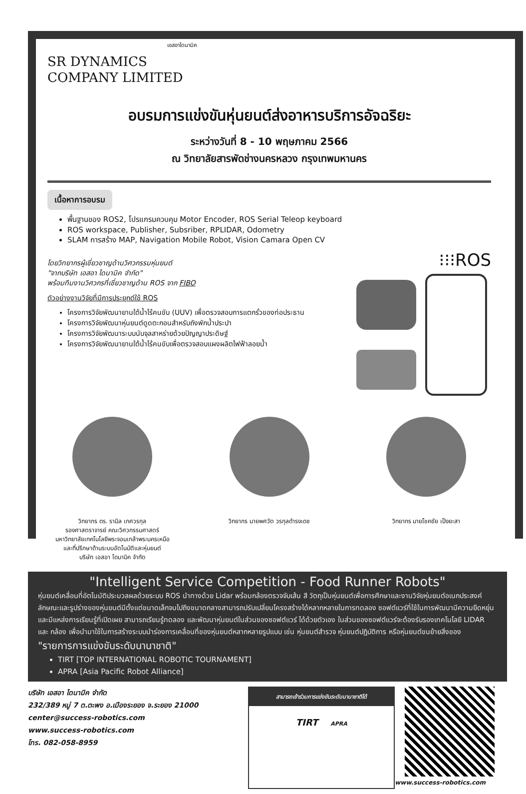เอสอาไดนามิค
SR DYNAMICS
COMPANY LIMITED
อบรมการแข่งขันหุ่นยนต์ส่งอาหารบริการอัจฉริยะ
ระหว่างวันที่ 8 - 10 พฤษภาคม 2566
ณ วิทยาลัยสารพัดช่างนครหลวง กรุงเทพมหานคร
เนื้อหาการอบรม
พื้นฐานของ ROS2, โปรแกรมควบคุม Motor Encoder, ROS Serial Teleop keyboard
ROS workspace, Publisher, Subsriber, RPLIDAR, Odometry
SLAM การสร้าง MAP, Navigation Mobile Robot, Vision Camara Open CV
โดยวิทยากรผู้เชี่ยวชาญด้านวิศวกรรมหุ่นยนต์
"จากบริษัท เอสอา ไดนามิค จำกัด"
พร้อมทีมงานวิศวกรที่เชี่ยวชาญด้าน ROS จาก FIBO
ตัวอย่างงานวิจัยที่มีการประยุกต์ใช้ ROS
โครงการวิจัยพัฒนายานใต้น้ำไร้คนขับ (UUV) เพื่อตรวจสอบการแตกรั่วของท่อประธาน
โครงการวิจัยพัฒนาหุ่นยนต์ดูดตะกอนสำหรับถังพักน้ำประปา
โครงการวิจัยพัฒนาระบบนับจุลสาหร่ายด้วยปัญญาประดิษฐ์
โครงการวิจัยพัฒนายานใต้น้ำไร้คนขับเพื่อตรวจสอบแผงผลิตไฟฟ้าลอยน้ำ
⁝⁝⁝ROS
วิทยากร ดร. รามิล เกศวรกุล
รองศาสตราจารย์ คณะวิศวกรรมศาสตร์
มหาวิทยาลัยเทคโนโลยีพระจอมเกล้าพระนครเหนือ
และที่ปรึกษาด้านระบบอัตโนมัติและหุ่นยนต์
บริษัท เอสอา ไดนามิค จำกัด
วิทยากร นายพศวัต วรกุลดำรงเดช วิทยากร นายโชคชัย เป็งยะสา
"Intelligent Service Competition - Food Runner Robots"
หุ่นยนต์เคลื่อนที่อัตโนมัติประมวลผลด้วยระบบ ROS นำทางด้วย Lidar พร้อมกล้องตรวจจับเส้น สี วัตถุเป็นหุ่นยนต์เพื่อการศึกษาและงานวิจัยหุ่นยนต์อเนกประสงค์ ลักษณะและรูปร่างของหุ่นยนต์มีตั้งแต่ขนาดเล็กจนไปถึงขนาดกลางสามารถปรับเปลี่ยนโครงสร้างได้หลากหลายในการทดลอง ซอฟต์แวร์ที่ใช้ในการพัฒนามีความยืดหยุ่น และมีแหล่งการเรียนรู้ที่เปิดเผย สามารถเรียนรู้ทดลอง และพัฒนาหุ่นยนต์ในส่วนของซอฟต์แวร์ ได้ด้วยตัวเอง ในส่วนของซอฟต์แวร์จะต้องรับรองเทคโนโลยี LIDAR และ กล้อง เพื่อนำมาใช้ในการสร้างระบบนำร่องการเคลื่อนที่ของหุ่นยนต์หลากหลายรูปแบบ เช่น หุ่นยนต์สำรวจ หุ่นยนต์ปฏิบัติการ หรือหุ่นยนต์ขนย้ายสิ่งของ
"รายการการแข่งขันระดับนานาชาติ"
TIRT [TOP INTERNATIONAL ROBOTIC TOURNAMENT]
APRA [Asia Pacific Robot Alliance]
บริษัท เอสอา ไดนามิค จำกัด
232/389 หมู่ 7 ต.ตะพง อ.เมืองระยอง จ.ระยอง 21000
center@success-robotics.com
www.success-robotics.com
โทร. 082-058-8959
สามารถเข้าร่วมการแข่งขันระดับนานาชาติได้
TIRT APRA
www.success-robotics.com